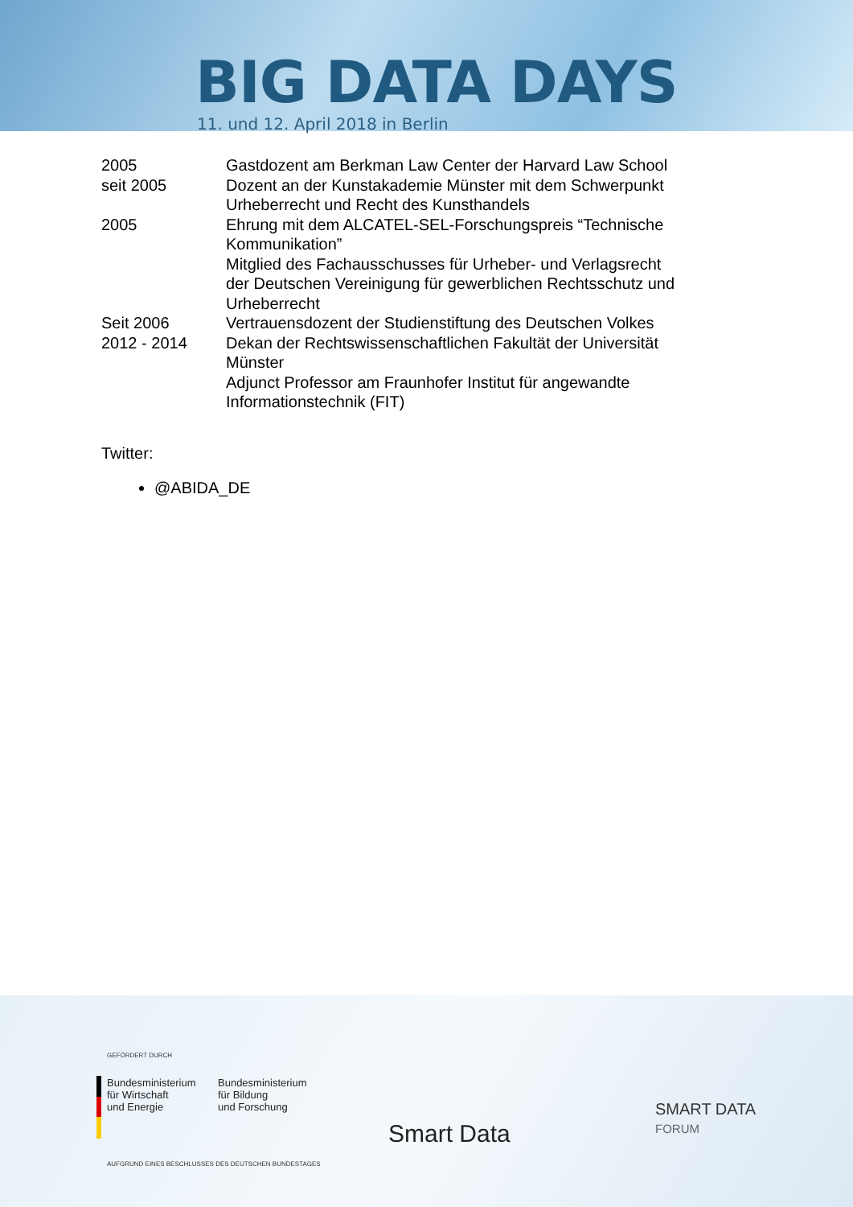BIG DATA DAYS
11. und 12. April 2018 in Berlin
| 2005 | Gastdozent am Berkman Law Center der Harvard Law School |
| seit 2005 | Dozent an der Kunstakademie Münster mit dem Schwerpunkt Urheberrecht und Recht des Kunsthandels |
| 2005 | Ehrung mit dem ALCATEL-SEL-Forschungspreis “Technische Kommunikation” Mitglied des Fachausschusses für Urheber- und Verlagsrecht der Deutschen Vereinigung für gewerblichen Rechtsschutz und Urheberrecht |
| Seit 2006 | Vertrauensdozent der Studienstiftung des Deutschen Volkes |
| 2012 - 2014 | Dekan der Rechtswissenschaftlichen Fakultät der Universität Münster Adjunct Professor am Fraunhofer Institut für angewandte Informationstechnik (FIT) |
Twitter:
@ABIDA_DE
GEFÖRDERT DURCH
Bundesministerium
für Wirtschaft
und Energie
Bundesministerium
für Bildung
und Forschung
AUFGRUND EINES BESCHLUSSES DES DEUTSCHEN BUNDESTAGES
Smart Data
SMART DATA
FORUM